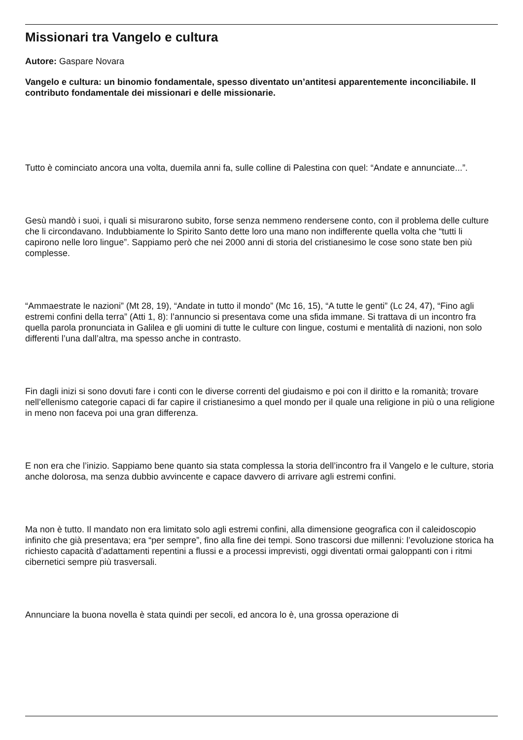Missionari tra Vangelo e cultura
Autore: Gaspare Novara
Vangelo e cultura: un binomio fondamentale, spesso diventato un’antitesi apparentemente inconciliabile. Il contributo fondamentale dei missionari e delle missionarie.
Tutto è cominciato ancora una volta, duemila anni fa, sulle colline di Palestina con quel: “Andate e annunciate...”.
Gesù mandò i suoi, i quali si misurarono subito, forse senza nemmeno rendersene conto, con il problema delle culture che li circondavano. Indubbiamente lo Spirito Santo dette loro una mano non indifferente quella volta che “tutti li capirono nelle loro lingue”. Sappiamo però che nei 2000 anni di storia del cristianesimo le cose sono state ben più complesse.
“Ammaestrate le nazioni” (Mt 28, 19), “Andate in tutto il mondo” (Mc 16, 15), “A tutte le genti” (Lc 24, 47), “Fino agli estremi confini della terra” (Atti 1, 8): l’annuncio si presentava come una sfida immane. Si trattava di un incontro fra quella parola pronunciata in Galilea e gli uomini di tutte le culture con lingue, costumi e mentalità di nazioni, non solo differenti l’una dall’altra, ma spesso anche in contrasto.
Fin dagli inizi si sono dovuti fare i conti con le diverse correnti del giudaismo e poi con il diritto e la romanità; trovare nell’ellenismo categorie capaci di far capire il cristianesimo a quel mondo per il quale una religione in più o una religione in meno non faceva poi una gran differenza.
E non era che l’inizio. Sappiamo bene quanto sia stata complessa la storia dell’incontro fra il Vangelo e le culture, storia anche dolorosa, ma senza dubbio avvincente e capace davvero di arrivare agli estremi confini.
Ma non è tutto. Il mandato non era limitato solo agli estremi confini, alla dimensione geografica con il caleidoscopio infinito che già presentava; era “per sempre”, fino alla fine dei tempi. Sono trascorsi due millenni: l’evoluzione storica ha richiesto capacità d’adattamenti repentini a flussi e a processi imprevisti, oggi diventati ormai galoppanti con i ritmi cibernetici sempre più trasversali.
Annunciare la buona novella è stata quindi per secoli, ed ancora lo è, una grossa operazione di